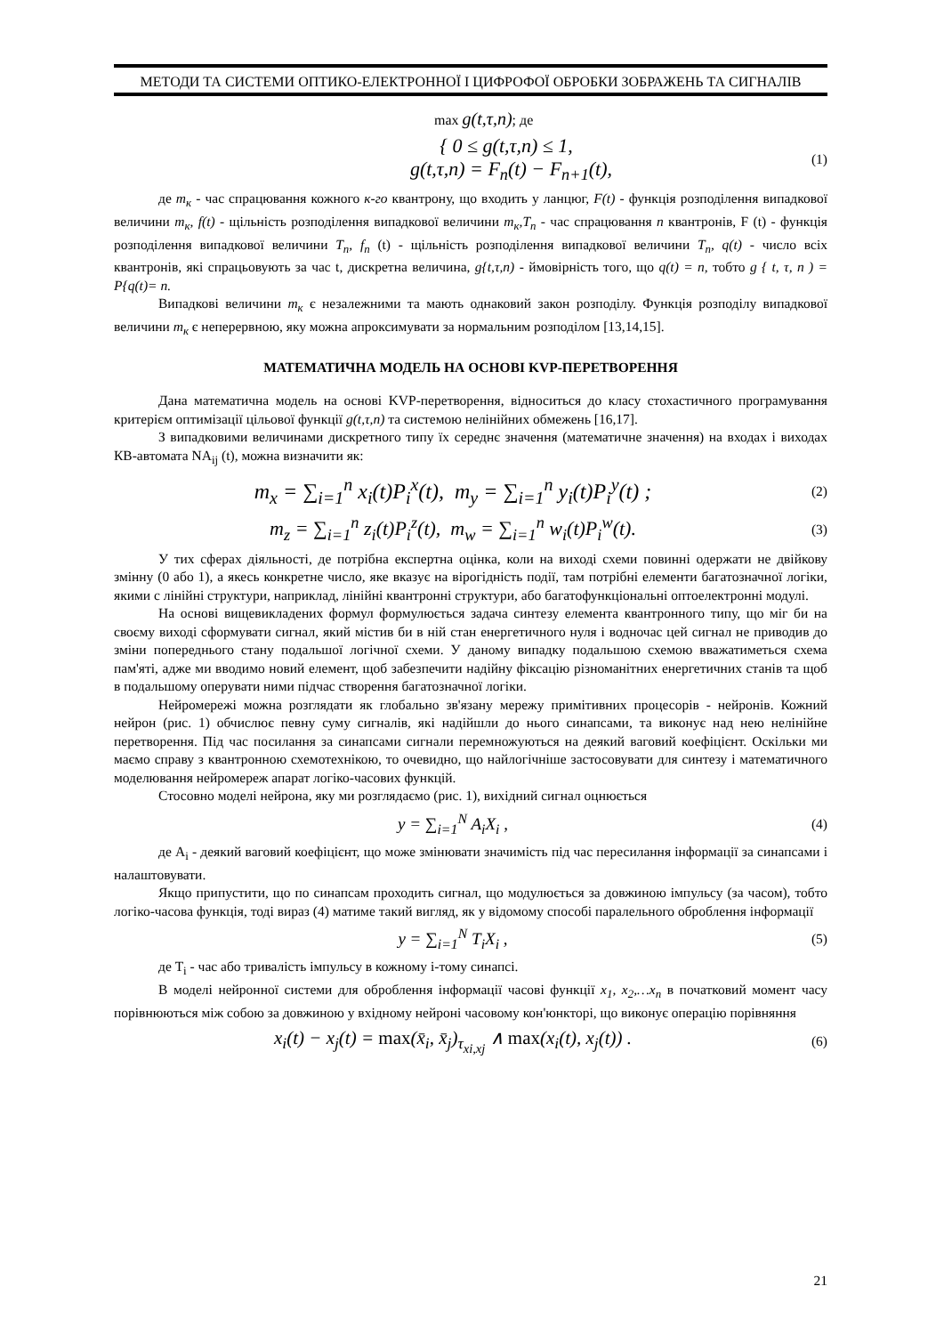МЕТОДИ ТА СИСТЕМИ ОПТИКО-ЕЛЕКТРОННОЇ І ЦИФРОФОЇ ОБРОБКИ ЗОБРАЖЕНЬ ТА СИГНАЛІВ
max g(t,τ,n); де
{ 0 ≤ g(t,τ,n) ≤ 1,
g(t,τ,n) = F<sub>n</sub>(t) − F<sub>n+1</sub>(t),
(1)
де m<sub>к</sub> - час спрацювання кожного к-го квантрону, що входить у ланцюг, F(t) - функція розподілення випадкової величини m<sub>к</sub>, f(t) - щільність розподілення випадкової величини m<sub>к</sub>,T<sub>n</sub> - час спрацювання n квантронів, F (t) - функція розподілення випадкової величини T<sub>n</sub>, f<sub>n</sub> (t) - щільність розподілення випадкової величини T<sub>n</sub>, q(t) - число всіх квантронів, які спрацьовують за час t, дискретна величина, g{t,τ,n) - ймовірність того, що q(t) = n, тобто g { t, τ, n ) = P{q(t)= n.
Випадкові величини m<sub>к</sub> є незалежними та мають однаковий закон розподілу. Функція розподілу випадкової величини m<sub>к</sub> є неперервною, яку можна апроксимувати за нормальним розподілом [13,14,15].
МАТЕМАТИЧНА МОДЕЛЬ НА ОСНОВІ KVP-ПЕРЕТВОРЕННЯ
Дана математична модель на основі KVP-перетворення, відноситься до класу стохастичного програмування критерієм оптимізації цільової функції g(t,τ,n) та системою нелінійних обмежень [16,17].
З випадковими величинами дискретного типу їх середнє значення (математичне значення) на входах і виходах КВ-автомата NA<sub>ij</sub> (t), можна визначити як:
m<sub>x</sub> = ∑<sub>i=1</sub><sup>n</sup> x<sub>i</sub>(t)P<sub>i</sub><sup>x</sup>(t), m<sub>y</sub> = ∑<sub>i=1</sub><sup>n</sup> y<sub>i</sub>(t)P<sub>i</sub><sup>y</sup>(t) ;
(2)
m<sub>z</sub> = ∑<sub>i=1</sub><sup>n</sup> z<sub>i</sub>(t)P<sub>i</sub><sup>z</sup>(t), m<sub>w</sub> = ∑<sub>i=1</sub><sup>n</sup> w<sub>i</sub>(t)P<sub>i</sub><sup>w</sup>(t).
(3)
У тих сферах діяльності, де потрібна експертна оцінка, коли на виході схеми повинні одержати не двійкову змінну (0 або 1), а якесь конкретне число, яке вказує на вірогідність події, там потрібні елементи багатозначної логіки, якими с лінійні структури, наприклад, лінійні квантронні структури, або багатофункціональні оптоелектронні модулі.
На основі вищевикладених формул формулюється задача синтезу елемента квантронного типу, що міг би на своєму виході сформувати сигнал, який містив би в ній стан енергетичного нуля і водночас цей сигнал не приводив до зміни попереднього стану подальшої логічної схеми. У даному випадку подальшою схемою вважатиметься схема пам'яті, адже ми вводимо новий елемент, щоб забезпечити надійну фіксацію різноманітних енергетичних станів та щоб в подальшому оперувати ними підчас створення багатозначної логіки.
Нейромережі можна розглядати як глобально зв'язану мережу примітивних процесорів - нейронів. Кожний нейрон (рис. 1) обчислює певну суму сигналів, які надійшли до нього синапсами, та виконує над нею нелінійне перетворення. Під час посилання за синапсами сигнали перемножуються на деякий ваговий коефіцієнт. Оскільки ми маємо справу з квантронною схемотехнікою, то очевидно, що найлогічніше застосовувати для синтезу і математичного моделювання нейромереж апарат логіко-часових функцій.
Стосовно моделі нейрона, яку ми розглядаємо (рис. 1), вихідний сигнал оцнюється
y = ∑<sub>i=1</sub><sup>N</sup> A<sub>i</sub>X<sub>i</sub> ,
(4)
де A<sub>i</sub> - деякий ваговий коефіцієнт, що може змінювати значимість під час пересилання інформації за синапсами і налаштовувати.
Якщо припустити, що по синапсам проходить сигнал, що модулюється за довжиною імпульсу (за часом), тобто логіко-часова функція, тоді вираз (4) матиме такий вигляд, як у відомому способі паралельного оброблення інформації
y = ∑<sub>i=1</sub><sup>N</sup> T<sub>i</sub>X<sub>i</sub> ,
(5)
де T<sub>i</sub> - час або тривалість імпульсу в кожному i-тому синапсі.
В моделі нейронної системи для оброблення інформації часові функції x<sub>1</sub>, x<sub>2</sub>,…x<sub>n</sub> в початковий момент часу порівнюються між собою за довжиною у вхідному нейроні часовому кон'юнкторі, що виконує операцію порівняння
x<sub>i</sub>(t) − x<sub>j</sub>(t) = max(x̄<sub>i</sub>, x̄<sub>j</sub>)<sub>τ<sub>xi,xj</sub></sub> ∧ max(x<sub>i</sub>(t), x<sub>j</sub>(t)) .
(6)
21